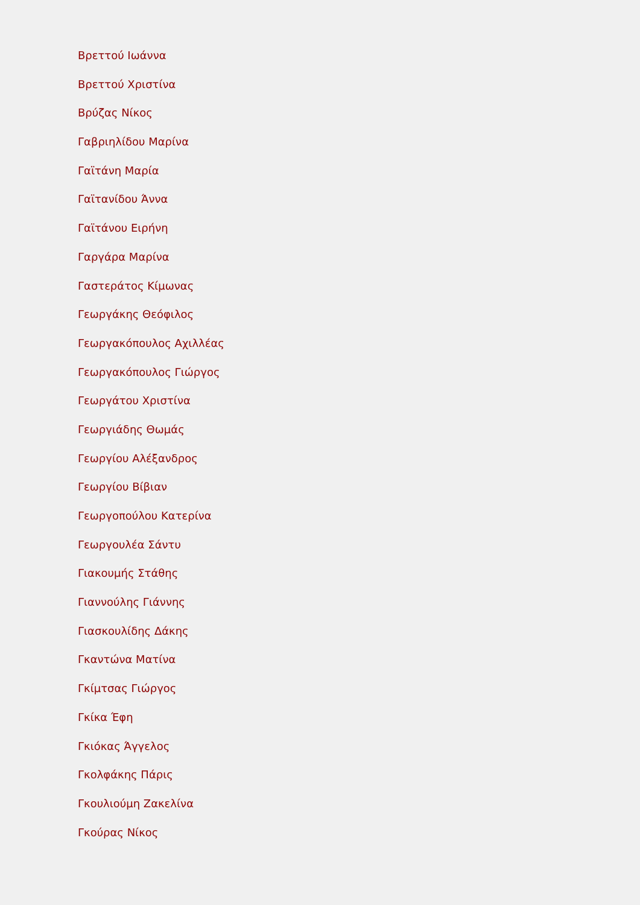Βρεττού Ιωάννα
Βρεττού Χριστίνα
Βρύζας Νίκος
Γαβριηλίδου Μαρίνα
Γαϊτάνη Μαρία
Γαϊτανίδου Άννα
Γαϊτάνου Ειρήνη
Γαργάρα Μαρίνα
Γαστεράτος Κίμωνας
Γεωργάκης Θεόφιλος
Γεωργακόπουλος Αχιλλέας
Γεωργακόπουλος Γιώργος
Γεωργάτου Χριστίνα
Γεωργιάδης Θωμάς
Γεωργίου Αλέξανδρος
Γεωργίου Βίβιαν
Γεωργοπούλου Κατερίνα
Γεωργουλέα Σάντυ
Γιακουμής Στάθης
Γιαννούλης Γιάννης
Γιασκουλίδης Δάκης
Γκαντώνα Ματίνα
Γκίμτσας Γιώργος
Γκίκα Έφη
Γκιόκας Άγγελος
Γκολφάκης Πάρις
Γκουλιούμη Ζακελίνα
Γκούρας Νίκος